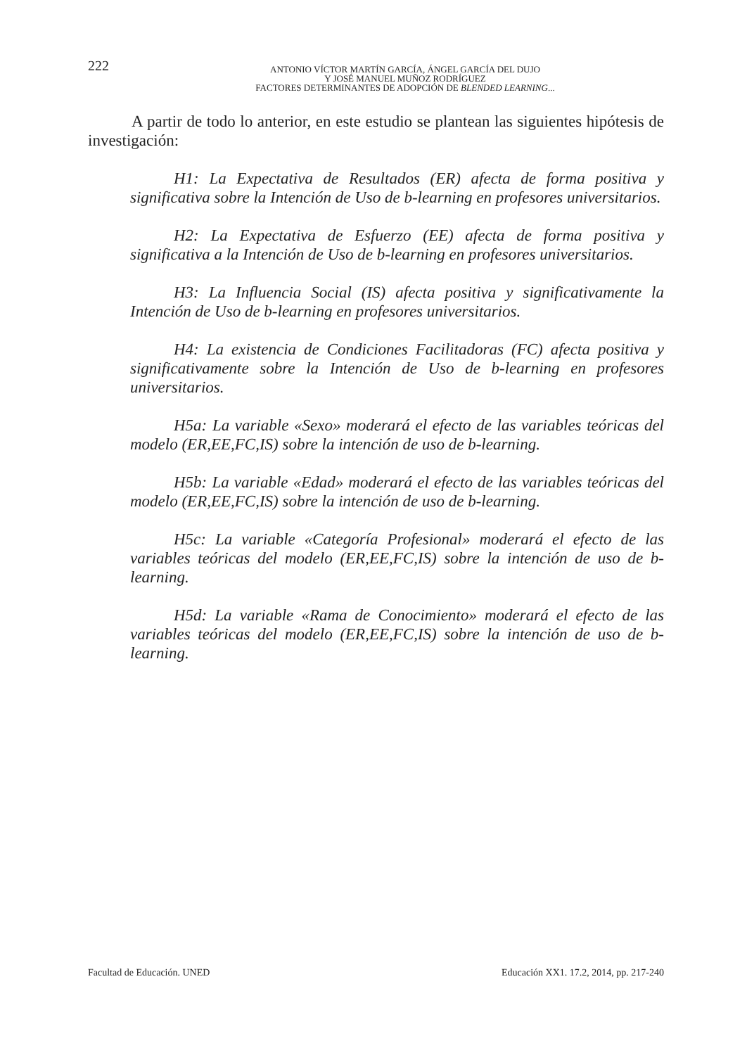222
ANTONIO VÍCTOR MARTÍN GARCÍA, ÁNGEL GARCÍA DEL DUJO
Y JOSÉ MANUEL MUÑOZ RODRÍGUEZ
FACTORES DETERMINANTES DE ADOPCIÓN DE BLENDED LEARNING...
A partir de todo lo anterior, en este estudio se plantean las siguientes hipótesis de investigación:
H1: La Expectativa de Resultados (ER) afecta de forma positiva y significativa sobre la Intención de Uso de b-learning en profesores universitarios.
H2: La Expectativa de Esfuerzo (EE) afecta de forma positiva y significativa a la Intención de Uso de b-learning en profesores universitarios.
H3: La Influencia Social (IS) afecta positiva y significativamente la Intención de Uso de b-learning en profesores universitarios.
H4: La existencia de Condiciones Facilitadoras (FC) afecta positiva y significativamente sobre la Intención de Uso de b-learning en profesores universitarios.
H5a: La variable «Sexo» moderará el efecto de las variables teóricas del modelo (ER,EE,FC,IS) sobre la intención de uso de b-learning.
H5b: La variable «Edad» moderará el efecto de las variables teóricas del modelo (ER,EE,FC,IS) sobre la intención de uso de b-learning.
H5c: La variable «Categoría Profesional» moderará el efecto de las variables teóricas del modelo (ER,EE,FC,IS) sobre la intención de uso de b-learning.
H5d: La variable «Rama de Conocimiento» moderará el efecto de las variables teóricas del modelo (ER,EE,FC,IS) sobre la intención de uso de b-learning.
Facultad de Educación. UNED Educación XX1. 17.2, 2014, pp. 217-240